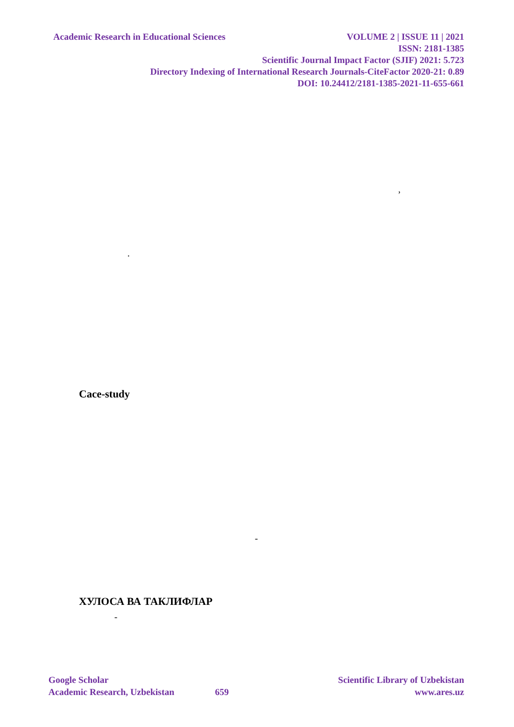Academic Research in Educational Sciences VOLUME 2 | ISSUE 11 | 2021
ISSN: 2181-1385
Scientific Journal Impact Factor (SJIF) 2021: 5.723
Directory Indexing of International Research Journals-CiteFactor 2020-21: 0.89
DOI: 10.24412/2181-1385-2021-11-655-661
,
.
Cace-study
-
ХУЛОСА ВА ТАКЛИФЛАР
-
Google Scholar Scientific Library of Uzbekistan
Academic Research, Uzbekistan 659 www.ares.uz